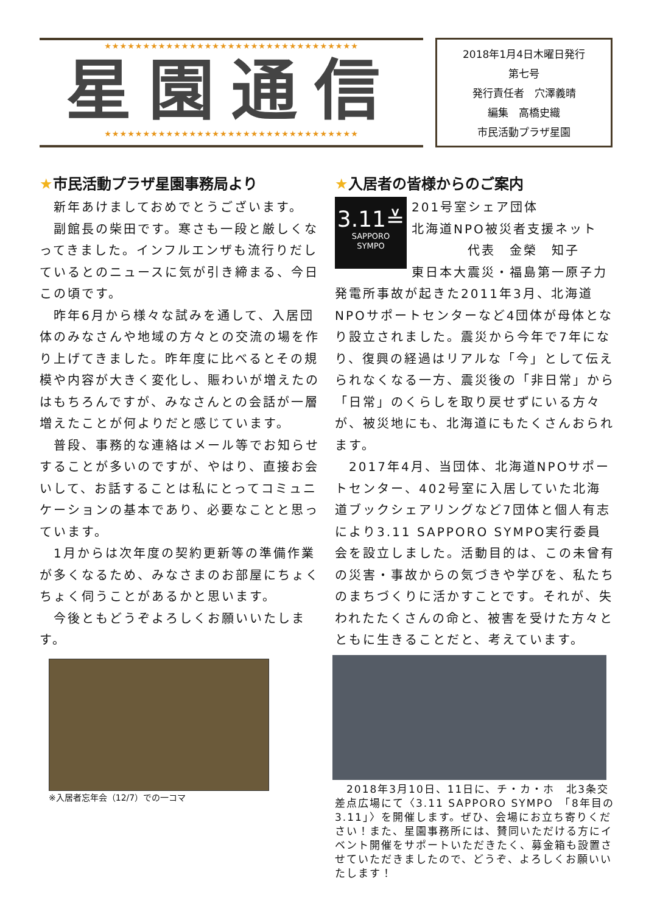★★★★★★★★★★★★★★★★★★★★★★★★★★★★★★★★★
星園通信
★★★★★★★★★★★★★★★★★★★★★★★★★★★★★★★★★
2018年1月4日木曜日発行
第七号
発行責任者　穴澤義晴
編集　高橋史織
市民活動プラザ星園
★市民活動プラザ星園事務局より
　新年あけましておめでとうございます。
　副館長の柴田です。寒さも一段と厳しくなってきました。インフルエンザも流行りだしているとのニュースに気が引き締まる、今日この頃です。
　昨年6月から様々な試みを通して、入居団体のみなさんや地域の方々との交流の場を作り上げてきました。昨年度に比べるとその規模や内容が大きく変化し、賑わいが増えたのはもちろんですが、みなさんとの会話が一層増えたことが何よりだと感じています。
　普段、事務的な連絡はメール等でお知らせすることが多いのですが、やはり、直接お会いして、お話することは私にとってコミュニケーションの基本であり、必要なことと思っています。
　1月からは次年度の契約更新等の準備作業が多くなるため、みなさまのお部屋にちょくちょく伺うことがあるかと思います。
　今後ともどうぞよろしくお願いいたします。
※入居者忘年会（12/7）での一コマ
★入居者の皆様からのご案内
3.11≚
SAPPORO
SYMPO
201号室シェア団体
北海道NPO被災者支援ネット
　　　　代表　金榮　知子
東日本大震災・福島第一原子力発電所事故が起きた2011年3月、北海道NPOサポートセンターなど4団体が母体となり設立されました。震災から今年で7年になり、復興の経過はリアルな「今」として伝えられなくなる一方、震災後の「非日常」から「日常」のくらしを取り戻せずにいる方々が、被災地にも、北海道にもたくさんおられます。
　2017年4月、当団体、北海道NPOサポートセンター、402号室に入居していた北海道ブックシェアリングなど7団体と個人有志により3.11 SAPPORO SYMPO実行委員会を設立しました。活動目的は、この未曾有の災害・事故からの気づきや学びを、私たちのまちづくりに活かすことです。それが、失われたたくさんの命と、被害を受けた方々とともに生きることだと、考えています。
　2018年3月10日、11日に、チ・カ・ホ　北3条交差点広場にて〈3.11 SAPPORO SYMPO　「8年目の 3.11」〉を開催します。ぜひ、会場にお立ち寄りください！また、星園事務所には、賛同いただける方にイベント開催をサポートいただきたく、募金箱も設置させていただきましたので、どうぞ、よろしくお願いいたします！